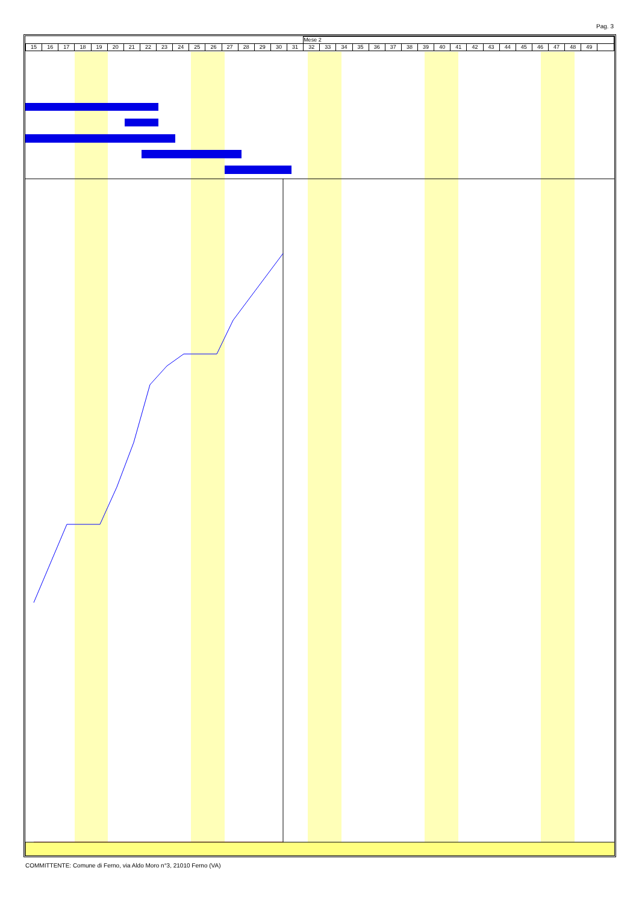Pag. 3
| | | | | | | | | | | | | | | | | | Mese 2 | | | | | | | | | | | | | | | | | | |
| 15 | 16 | 17 | 18 | 19 | 20 | 21 | 22 | 23 | 24 | 25 | 26 | 27 | 28 | 29 | 30 | 31 | 32 | 33 | 34 | 35 | 36 | 37 | 38 | 39 | 40 | 41 | 42 | 43 | 44 | 45 | 46 | 47 | 48 | 49 | |
COMMITTENTE: Comune di Ferno, via Aldo Moro n°3, 21010 Ferno (VA)